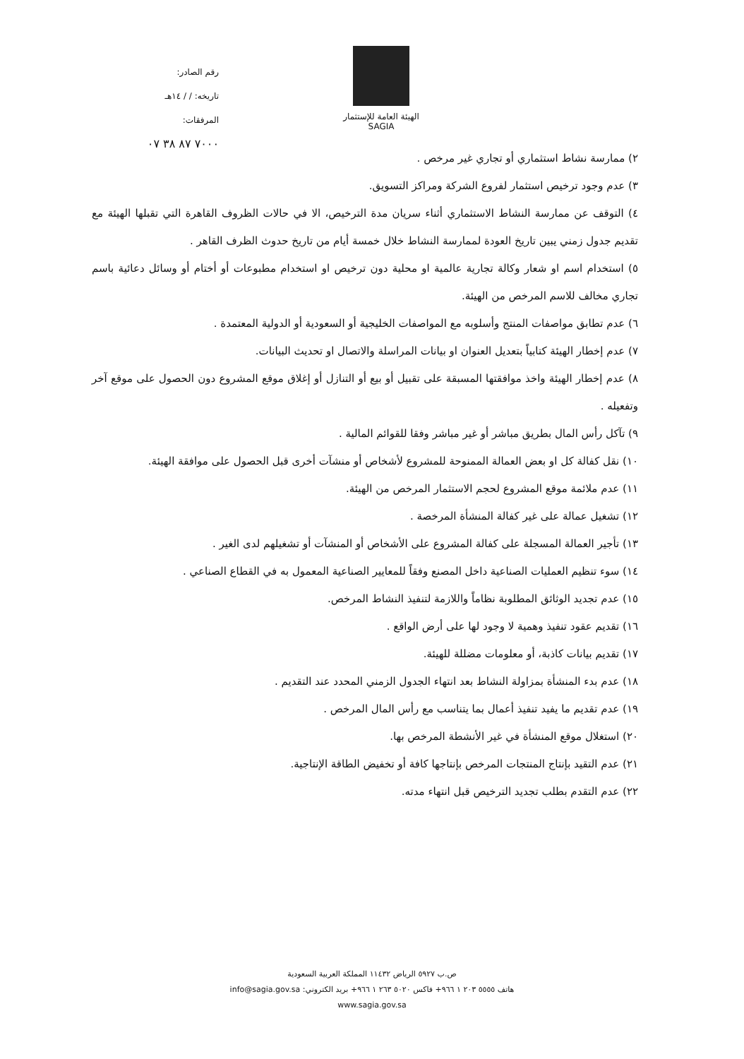رقم الصادر:
تاريخه: / / ١٤هـ
المرفقات:
٧٠٠٠ ٨٧ ٣٨ ٠٧
الهيئة العامة للإستثمار
SAGIA
٢) ممارسة نشاط استثماري أو تجاري غير مرخص .
٣) عدم وجود ترخيص استثمار لفروع الشركة ومراكز التسويق.
٤) التوقف عن ممارسة النشاط الاستثماري أثناء سريان مدة الترخيص، الا في حالات الظروف القاهرة التي تقبلها الهيئة مع تقديم جدول زمني يبين تاريخ العودة لممارسة النشاط خلال خمسة أيام من تاريخ حدوث الظرف القاهر .
٥) استخدام اسم او شعار وكالة تجارية عالمية او محلية دون ترخيص او استخدام مطبوعات أو أختام أو وسائل دعائية باسم تجاري مخالف للاسم المرخص من الهيئة.
٦) عدم تطابق مواصفات المنتج وأسلوبه مع المواصفات الخليجية أو السعودية أو الدولية المعتمدة .
٧) عدم إخطار الهيئة كتابياً بتعديل العنوان او بيانات المراسلة والاتصال او تحديث البيانات.
٨) عدم إخطار الهيئة واخذ موافقتها المسبقة على تقبيل أو بيع أو التنازل أو إغلاق موقع المشروع دون الحصول على موقع آخر وتفعيله .
٩) تآكل رأس المال بطريق مباشر أو غير مباشر وفقا للقوائم المالية .
١٠) نقل كفالة كل او بعض العمالة الممنوحة للمشروع لأشخاص أو منشآت أخرى قبل الحصول على موافقة الهيئة.
١١) عدم ملائمة موقع المشروع لحجم الاستثمار المرخص من الهيئة.
١٢) تشغيل عمالة على غير كفالة المنشأة المرخصة .
١٣) تأجير العمالة المسجلة على كفالة المشروع على الأشخاص أو المنشآت أو تشغيلهم لدى الغير .
١٤) سوء تنظيم العمليات الصناعية داخل المصنع وفقاً للمعايير الصناعية المعمول به في القطاع الصناعي .
١٥) عدم تجديد الوثائق المطلوبة نظاماً واللازمة لتنفيذ النشاط المرخص.
١٦) تقديم عقود تنفيذ وهمية لا وجود لها على أرض الواقع .
١٧) تقديم بيانات كاذبة، أو معلومات مضللة للهيئة.
١٨) عدم بدء المنشأة بمزاولة النشاط بعد انتهاء الجدول الزمني المحدد عند التقديم .
١٩) عدم تقديم ما يفيد تنفيذ أعمال بما يتناسب مع رأس المال المرخص .
٢٠) استغلال موقع المنشأة في غير الأنشطة المرخص بها.
٢١) عدم التقيد بإنتاج المنتجات المرخص بإنتاجها كافة أو تخفيض الطاقة الإنتاجية.
٢٢) عدم التقدم بطلب تجديد الترخيص قبل انتهاء مدته.
ص.ب ٥٩٢٧ الرياض ١١٤٣٢ المملكة العربية السعودية
هاتف ٥٥٥٥ ٢٠٣ ١ ٩٦٦+ فاكس ٥٠٢٠ ٢٦٣ ١ ٩٦٦+ بريد الكتروني: info@sagia.gov.sa
www.sagia.gov.sa